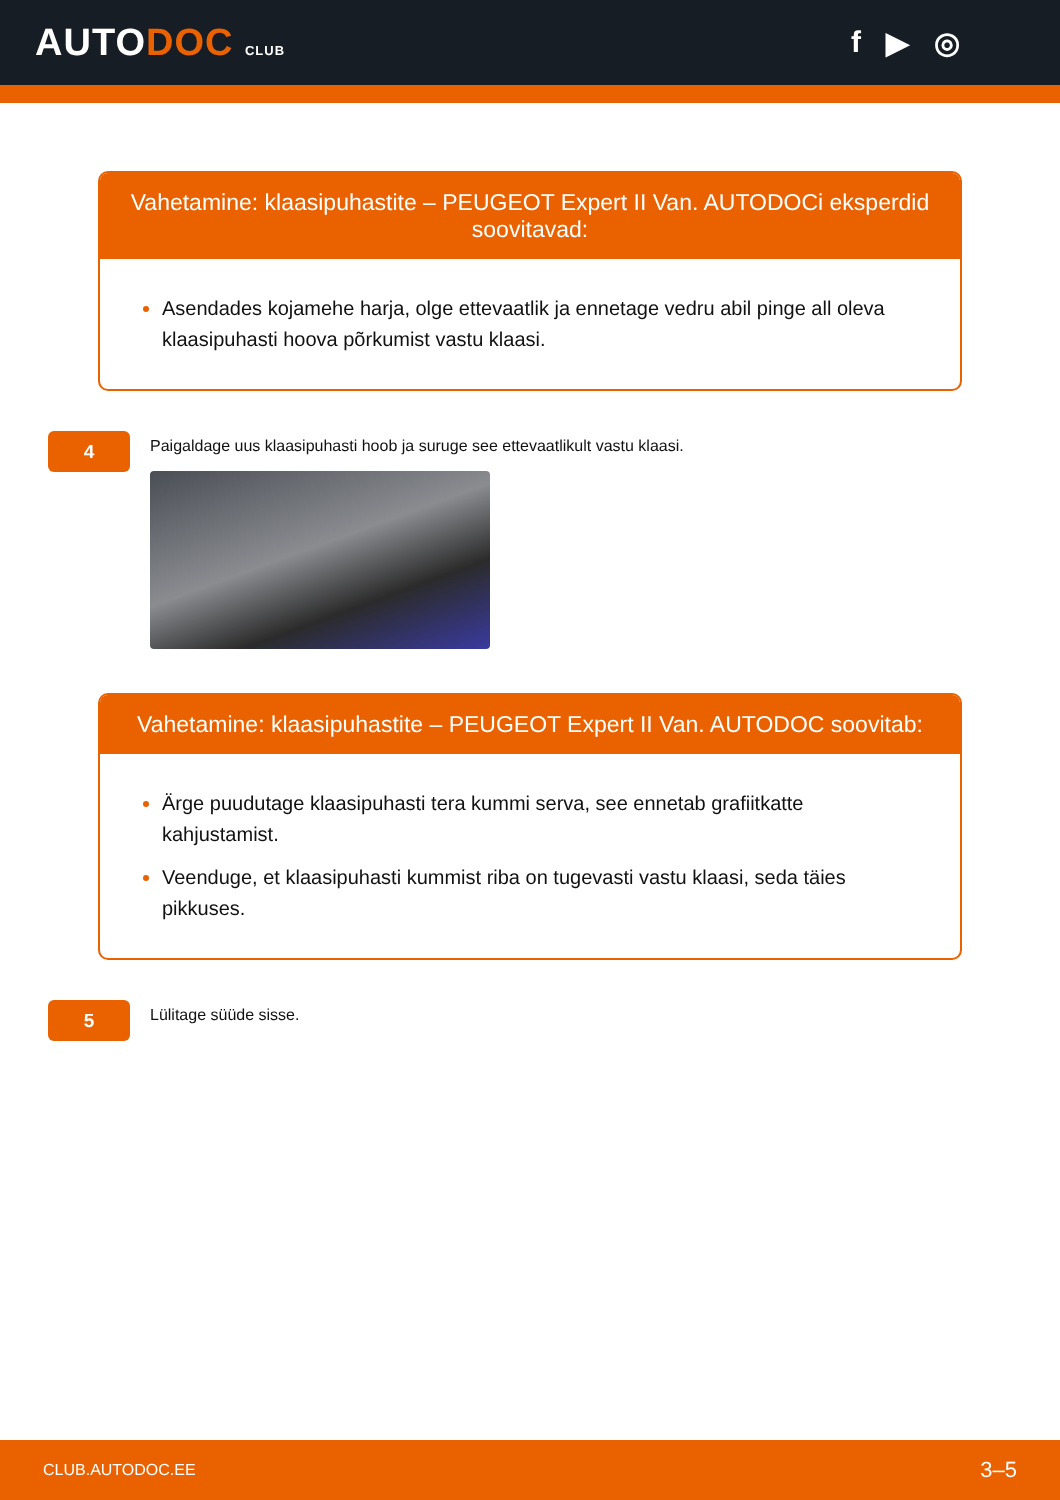AUTODOC CLUB
f ▶ ◎
Vahetamine: klaasipuhastite – PEUGEOT Expert II Van. AUTODOCi eksperdid soovitavad:
Asendades kojamehe harja, olge ettevaatlik ja ennetage vedru abil pinge all oleva klaasipuhasti hoova põrkumist vastu klaasi.
4
Paigaldage uus klaasipuhasti hoob ja suruge see ettevaatlikult vastu klaasi.
Vahetamine: klaasipuhastite – PEUGEOT Expert II Van. AUTODOC soovitab:
Ärge puudutage klaasipuhasti tera kummi serva, see ennetab grafiitkatte kahjustamist.
Veenduge, et klaasipuhasti kummist riba on tugevasti vastu klaasi, seda täies pikkuses.
5
Lülitage süüde sisse.
CLUB.AUTODOC.EE 3–5